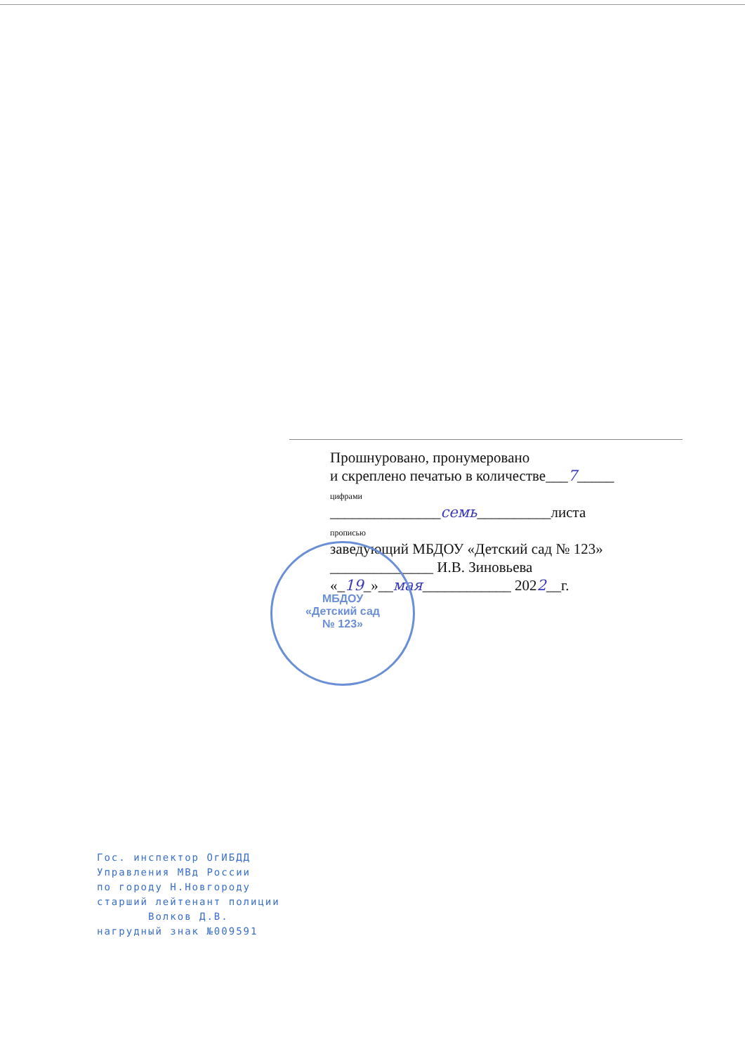Прошнурованo, пронумеровано
и скреплено печатью в количестве___7_____
цифрами
_______________семь__________листа
прописью
заведующий МБДОУ «Детский сад № 123»
______________ И.В. Зиновьева
«_19_»__мая____________ 2022__г.
МБДОУ
«Детский сад
№ 123»
Гос. инспектор ОгИБДД
Управления МВд России
по городу Н.Новгороду
старший лейтенант полиции
Волков Д.В.
нагрудный знак №009591